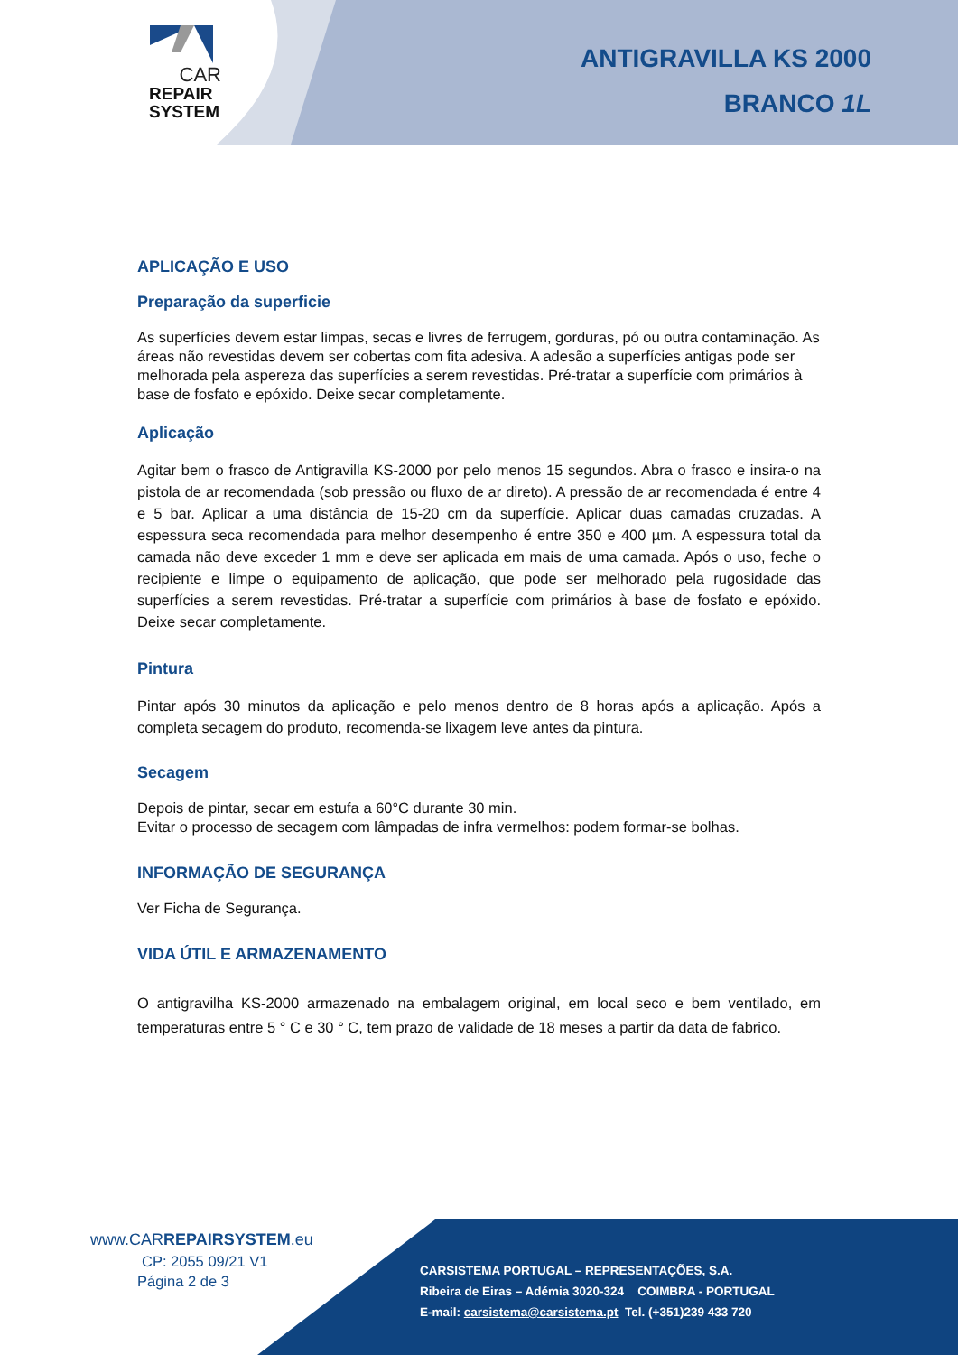CAR
REPAIR
SYSTEM
ANTIGRAVILLA KS 2000
BRANCO 1L
APLICAÇÃO E USO
Preparação da superficie
As superfícies devem estar limpas, secas e livres de ferrugem, gorduras, pó ou outra contaminação. As áreas não revestidas devem ser cobertas com fita adesiva. A adesão a superfícies antigas pode ser melhorada pela aspereza das superfícies a serem revestidas. Pré-tratar a superfície com primários à base de fosfato e epóxido. Deixe secar completamente.
Aplicação
Agitar bem o frasco de Antigravilla KS-2000 por pelo menos 15 segundos. Abra o frasco e insira-o na pistola de ar recomendada (sob pressão ou fluxo de ar direto). A pressão de ar recomendada é entre 4 e 5 bar. Aplicar a uma distância de 15-20 cm da superfície. Aplicar duas camadas cruzadas. A espessura seca recomendada para melhor desempenho é entre 350 e 400 µm. A espessura total da camada não deve exceder 1 mm e deve ser aplicada em mais de uma camada. Após o uso, feche o recipiente e limpe o equipamento de aplicação, que pode ser melhorado pela rugosidade das superfícies a serem revestidas. Pré-tratar a superfície com primários à base de fosfato e epóxido. Deixe secar completamente.
Pintura
Pintar após 30 minutos da aplicação e pelo menos dentro de 8 horas após a aplicação. Após a completa secagem do produto, recomenda-se lixagem leve antes da pintura.
Secagem
Depois de pintar, secar em estufa a 60°C durante 30 min.
Evitar o processo de secagem com lâmpadas de infra vermelhos: podem formar-se bolhas.
INFORMAÇÃO DE SEGURANÇA
Ver Ficha de Segurança.
VIDA ÚTIL E ARMAZENAMENTO
O antigravilha KS-2000 armazenado na embalagem original, em local seco e bem ventilado, em temperaturas entre 5 ° C e 30 ° C, tem prazo de validade de 18 meses a partir da data de fabrico.
www.CARREPAIRSYSTEM.eu
CP: 2055 09/21 V1
Página 2 de 3
CARSISTEMA PORTUGAL – REPRESENTAÇÕES, S.A.
Ribeira de Eiras – Adémia 3020-324 COIMBRA - PORTUGAL
E-mail: carsistema@carsistema.pt Tel. (+351)239 433 720